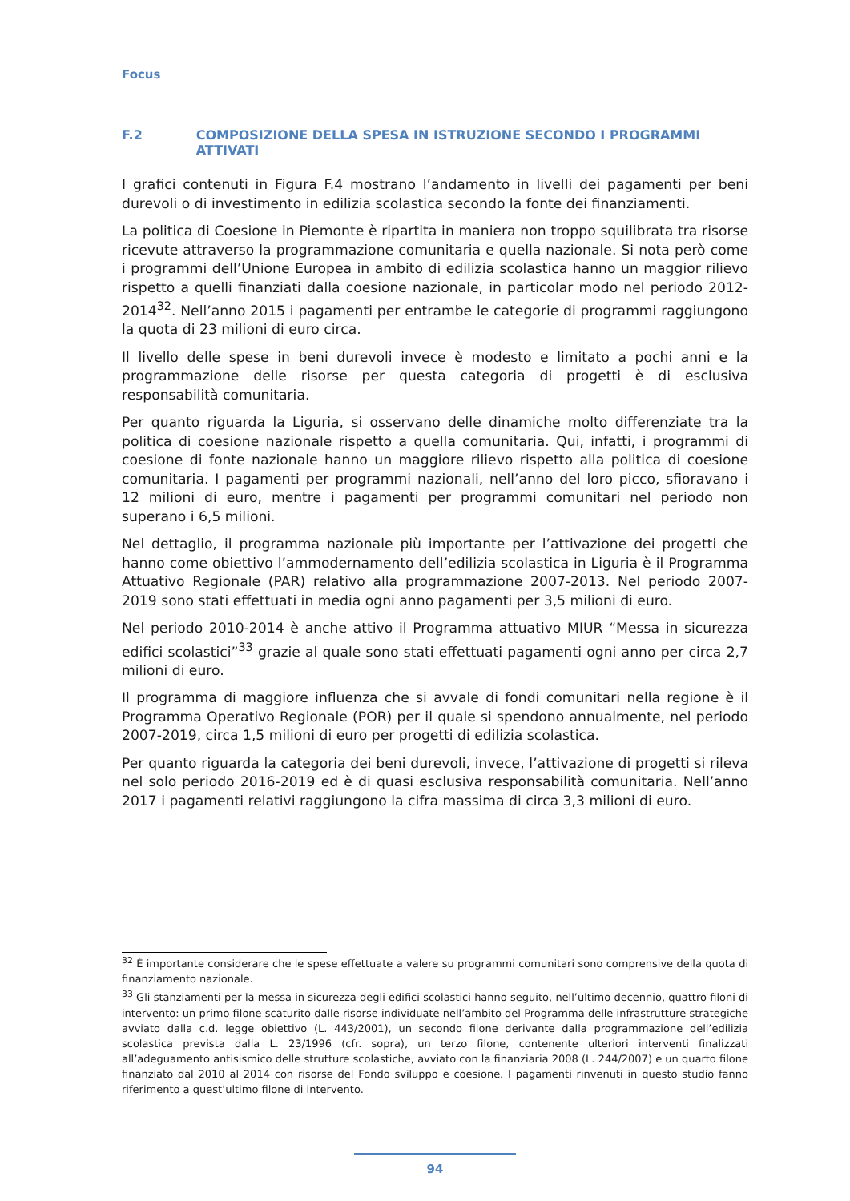Focus
F.2 COMPOSIZIONE DELLA SPESA IN ISTRUZIONE SECONDO I PROGRAMMI ATTIVATI
I grafici contenuti in Figura F.4 mostrano l’andamento in livelli dei pagamenti per beni durevoli o di investimento in edilizia scolastica secondo la fonte dei finanziamenti.
La politica di Coesione in Piemonte è ripartita in maniera non troppo squilibrata tra risorse ricevute attraverso la programmazione comunitaria e quella nazionale. Si nota però come i programmi dell’Unione Europea in ambito di edilizia scolastica hanno un maggior rilievo rispetto a quelli finanziati dalla coesione nazionale, in particolar modo nel periodo 2012-2014<sup>32</sup>. Nell’anno 2015 i pagamenti per entrambe le categorie di programmi raggiungono la quota di 23 milioni di euro circa.
Il livello delle spese in beni durevoli invece è modesto e limitato a pochi anni e la programmazione delle risorse per questa categoria di progetti è di esclusiva responsabilità comunitaria.
Per quanto riguarda la Liguria, si osservano delle dinamiche molto differenziate tra la politica di coesione nazionale rispetto a quella comunitaria. Qui, infatti, i programmi di coesione di fonte nazionale hanno un maggiore rilievo rispetto alla politica di coesione comunitaria. I pagamenti per programmi nazionali, nell’anno del loro picco, sfioravano i 12 milioni di euro, mentre i pagamenti per programmi comunitari nel periodo non superano i 6,5 milioni.
Nel dettaglio, il programma nazionale più importante per l’attivazione dei progetti che hanno come obiettivo l’ammodernamento dell’edilizia scolastica in Liguria è il Programma Attuativo Regionale (PAR) relativo alla programmazione 2007-2013. Nel periodo 2007-2019 sono stati effettuati in media ogni anno pagamenti per 3,5 milioni di euro.
Nel periodo 2010-2014 è anche attivo il Programma attuativo MIUR “Messa in sicurezza edifici scolastici”<sup>33</sup> grazie al quale sono stati effettuati pagamenti ogni anno per circa 2,7 milioni di euro.
Il programma di maggiore influenza che si avvale di fondi comunitari nella regione è il Programma Operativo Regionale (POR) per il quale si spendono annualmente, nel periodo 2007-2019, circa 1,5 milioni di euro per progetti di edilizia scolastica.
Per quanto riguarda la categoria dei beni durevoli, invece, l’attivazione di progetti si rileva nel solo periodo 2016-2019 ed è di quasi esclusiva responsabilità comunitaria. Nell’anno 2017 i pagamenti relativi raggiungono la cifra massima di circa 3,3 milioni di euro.
<sup>32</sup> È importante considerare che le spese effettuate a valere su programmi comunitari sono comprensive della quota di finanziamento nazionale.
<sup>33</sup> Gli stanziamenti per la messa in sicurezza degli edifici scolastici hanno seguito, nell’ultimo decennio, quattro filoni di intervento: un primo filone scaturito dalle risorse individuate nell’ambito del Programma delle infrastrutture strategiche avviato dalla c.d. legge obiettivo (L. 443/2001), un secondo filone derivante dalla programmazione dell’edilizia scolastica prevista dalla L. 23/1996 (cfr. sopra), un terzo filone, contenente ulteriori interventi finalizzati all’adeguamento antisismico delle strutture scolastiche, avviato con la finanziaria 2008 (L. 244/2007) e un quarto filone finanziato dal 2010 al 2014 con risorse del Fondo sviluppo e coesione. I pagamenti rinvenuti in questo studio fanno riferimento a quest’ultimo filone di intervento.
94